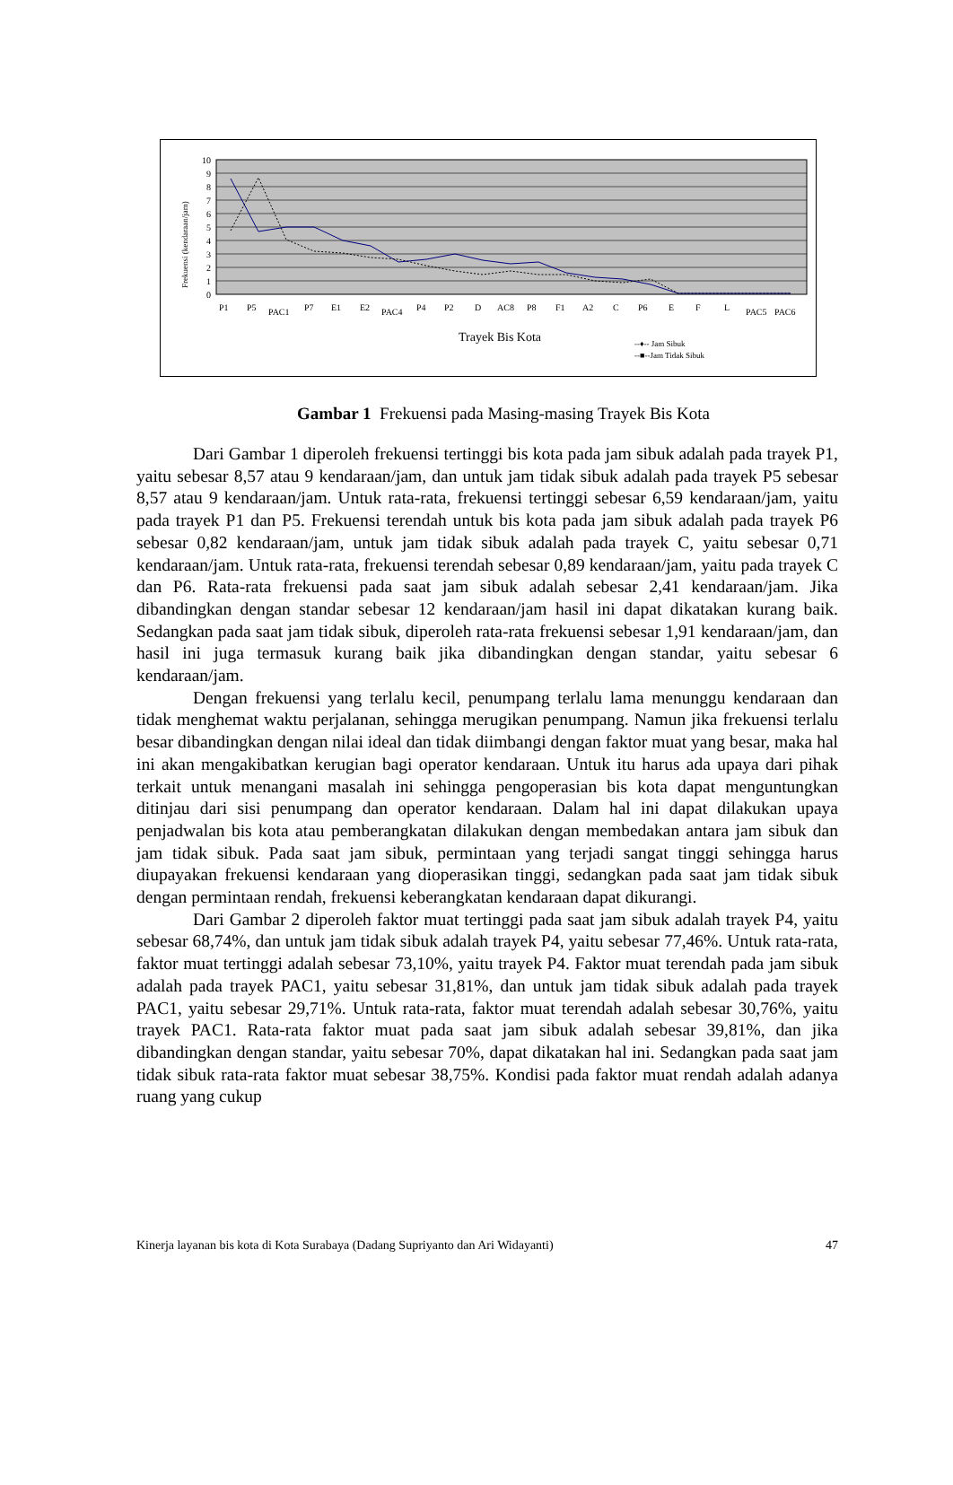10
9
8
7
6
5
4
3
2
1
0
Frekuensi (kendaraan/jam)
Trayek Bis Kota
--♦-- Jam Sibuk
--■--Jam Tidak Sibuk
P1
P5
PAC1
P7
E1
E2
PAC4
P4
P2
D
AC8
P8
F1
A2
C
P6
E
F
L
PAC5
PAC6
Gambar 1 Frekuensi pada Masing-masing Trayek Bis Kota
Dari Gambar 1 diperoleh frekuensi tertinggi bis kota pada jam sibuk adalah pada trayek P1, yaitu sebesar 8,57 atau 9 kendaraan/jam, dan untuk jam tidak sibuk adalah pada trayek P5 sebesar 8,57 atau 9 kendaraan/jam. Untuk rata-rata, frekuensi tertinggi sebesar 6,59 kendaraan/jam, yaitu pada trayek P1 dan P5. Frekuensi terendah untuk bis kota pada jam sibuk adalah pada trayek P6 sebesar 0,82 kendaraan/jam, untuk jam tidak sibuk adalah pada trayek C, yaitu sebesar 0,71 kendaraan/jam. Untuk rata-rata, frekuensi terendah sebesar 0,89 kendaraan/jam, yaitu pada trayek C dan P6. Rata-rata frekuensi pada saat jam sibuk adalah sebesar 2,41 kendaraan/jam. Jika dibandingkan dengan standar sebesar 12 kendaraan/jam hasil ini dapat dikatakan kurang baik. Sedangkan pada saat jam tidak sibuk, diperoleh rata-rata frekuensi sebesar 1,91 kendaraan/jam, dan hasil ini juga termasuk kurang baik jika dibandingkan dengan standar, yaitu sebesar 6 kendaraan/jam.
Dengan frekuensi yang terlalu kecil, penumpang terlalu lama menunggu kendaraan dan tidak menghemat waktu perjalanan, sehingga merugikan penumpang. Namun jika frekuensi terlalu besar dibandingkan dengan nilai ideal dan tidak diimbangi dengan faktor muat yang besar, maka hal ini akan mengakibatkan kerugian bagi operator kendaraan. Untuk itu harus ada upaya dari pihak terkait untuk menangani masalah ini sehingga pengoperasian bis kota dapat menguntungkan ditinjau dari sisi penumpang dan operator kendaraan. Dalam hal ini dapat dilakukan upaya penjadwalan bis kota atau pemberangkatan dilakukan dengan membedakan antara jam sibuk dan jam tidak sibuk. Pada saat jam sibuk, permintaan yang terjadi sangat tinggi sehingga harus diupayakan frekuensi kendaraan yang dioperasikan tinggi, sedangkan pada saat jam tidak sibuk dengan permintaan rendah, frekuensi keberangkatan kendaraan dapat dikurangi.
Dari Gambar 2 diperoleh faktor muat tertinggi pada saat jam sibuk adalah trayek P4, yaitu sebesar 68,74%, dan untuk jam tidak sibuk adalah trayek P4, yaitu sebesar 77,46%. Untuk rata-rata, faktor muat tertinggi adalah sebesar 73,10%, yaitu trayek P4. Faktor muat terendah pada jam sibuk adalah pada trayek PAC1, yaitu sebesar 31,81%, dan untuk jam tidak sibuk adalah pada trayek PAC1, yaitu sebesar 29,71%. Untuk rata-rata, faktor muat terendah adalah sebesar 30,76%, yaitu trayek PAC1. Rata-rata faktor muat pada saat jam sibuk adalah sebesar 39,81%, dan jika dibandingkan dengan standar, yaitu sebesar 70%, dapat dikatakan hal ini. Sedangkan pada saat jam tidak sibuk rata-rata faktor muat sebesar 38,75%. Kondisi pada faktor muat rendah adalah adanya ruang yang cukup
Kinerja layanan bis kota di Kota Surabaya (Dadang Supriyanto dan Ari Widayanti) 47